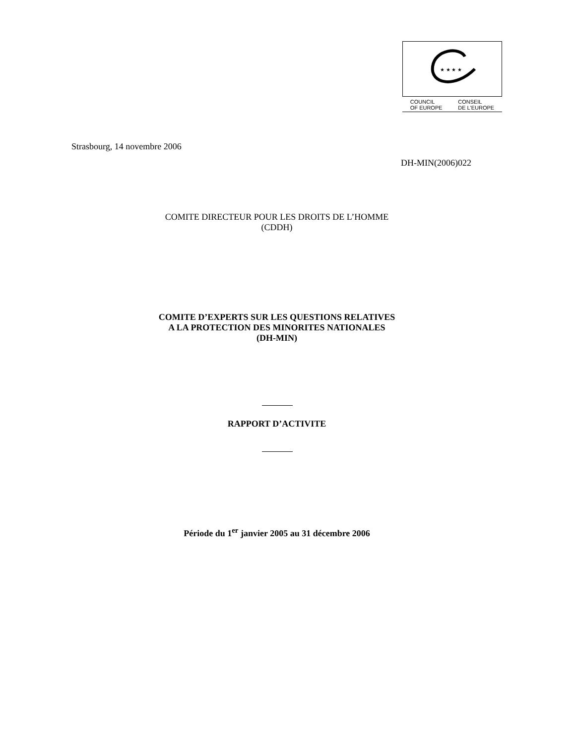★ ★ ★ ★
COUNCIL
OF EUROPE
CONSEIL
DE L'EUROPE
Strasbourg, 14 novembre 2006
DH-MIN(2006)022
COMITE DIRECTEUR POUR LES DROITS DE L’HOMME
(CDDH)
COMITE D’EXPERTS SUR LES QUESTIONS RELATIVES
A LA PROTECTION DES MINORITES NATIONALES
(DH-MIN)
RAPPORT D’ACTIVITE
Période du 1<sup>er</sup> janvier 2005 au 31 décembre 2006